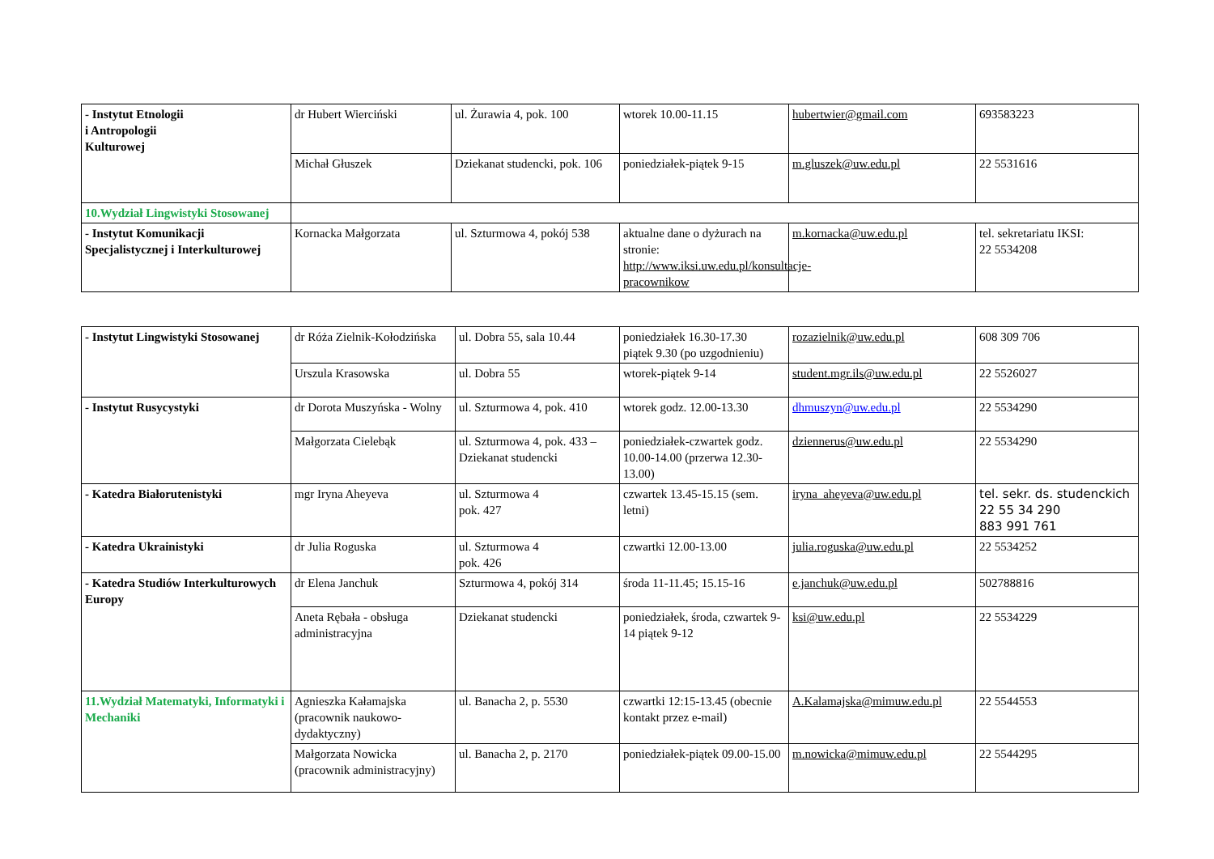| - Instytut Etnologii i Antropologii Kulturowej | dr Hubert Wierciński | ul. Żurawia 4, pok. 100 | wtorek 10.00-11.15 | hubertwier@gmail.com | 693583223 |
| | Michał Głuszek | Dziekanat studencki, pok. 106 | poniedziałek-piątek 9-15 | m.gluszek@uw.edu.pl | 22 5531616 |
| 10.Wydział Lingwistyki Stosowanej | | | | | |
| - Instytut Komunikacji Specjalistycznej i Interkulturowej | Kornacka Małgorzata | ul. Szturmowa 4, pokój 538 | aktualne dane o dyżurach na stronie: http://www.iksi.uw.edu.pl/konsultacje-pracownikow | m.kornacka@uw.edu.pl | tel. sekretariatu IKSI: 22 5534208 |
| - Instytut Lingwistyki Stosowanej | dr Róża Zielnik-Kołodzińska | ul. Dobra 55, sala 10.44 | poniedziałek 16.30-17.30 piątek 9.30 (po uzgodnieniu) | rozazielnik@uw.edu.pl | 608 309 706 |
| | Urszula Krasowska | ul. Dobra 55 | wtorek-piątek 9-14 | student.mgr.ils@uw.edu.pl | 22 5526027 |
| - Instytut Rusycystyki | dr Dorota Muszyńska - Wolny | ul. Szturmowa 4, pok. 410 | wtorek godz. 12.00-13.30 | dhmuszyn@uw.edu.pl | 22 5534290 |
| | Małgorzata Cielebąk | ul. Szturmowa 4, pok. 433 – Dziekanat studencki | poniedziałek-czwartek godz. 10.00-14.00 (przerwa 12.30-13.00) | dziennerus@uw.edu.pl | 22 5534290 |
| - Katedra Białorutenistyki | mgr Iryna Aheyeva | ul. Szturmowa 4 pok. 427 | czwartek 13.45-15.15 (sem. letni) | iryna_aheyeva@uw.edu.pl | tel. sekr. ds. studenckich 22 55 34 290 883 991 761 |
| - Katedra Ukrainistyki | dr Julia Roguska | ul. Szturmowa 4 pok. 426 | czwartki 12.00-13.00 | julia.roguska@uw.edu.pl | 22 5534252 |
| - Katedra Studiów Interkulturowych Europy | dr Elena Janchuk | Szturmowa 4, pokój 314 | środa 11-11.45; 15.15-16 | e.janchuk@uw.edu.pl | 502788816 |
| | Aneta Rębała - obsługa administracyjna | Dziekanat studencki | poniedziałek, środa, czwartek 9-14 piątek 9-12 | ksi@uw.edu.pl | 22 5534229 |
| 11.Wydział Matematyki, Informatyki i Mechaniki | Agnieszka Kałamajska (pracownik naukowo-dydaktyczny) | ul. Banacha 2, p. 5530 | czwartki 12:15-13.45 (obecnie kontakt przez e-mail) | A.Kalamajska@mimuw.edu.pl | 22 5544553 |
| | Małgorzata Nowicka (pracownik administracyjny) | ul. Banacha 2, p. 2170 | poniedziałek-piątek 09.00-15.00 | m.nowicka@mimuw.edu.pl | 22 5544295 |